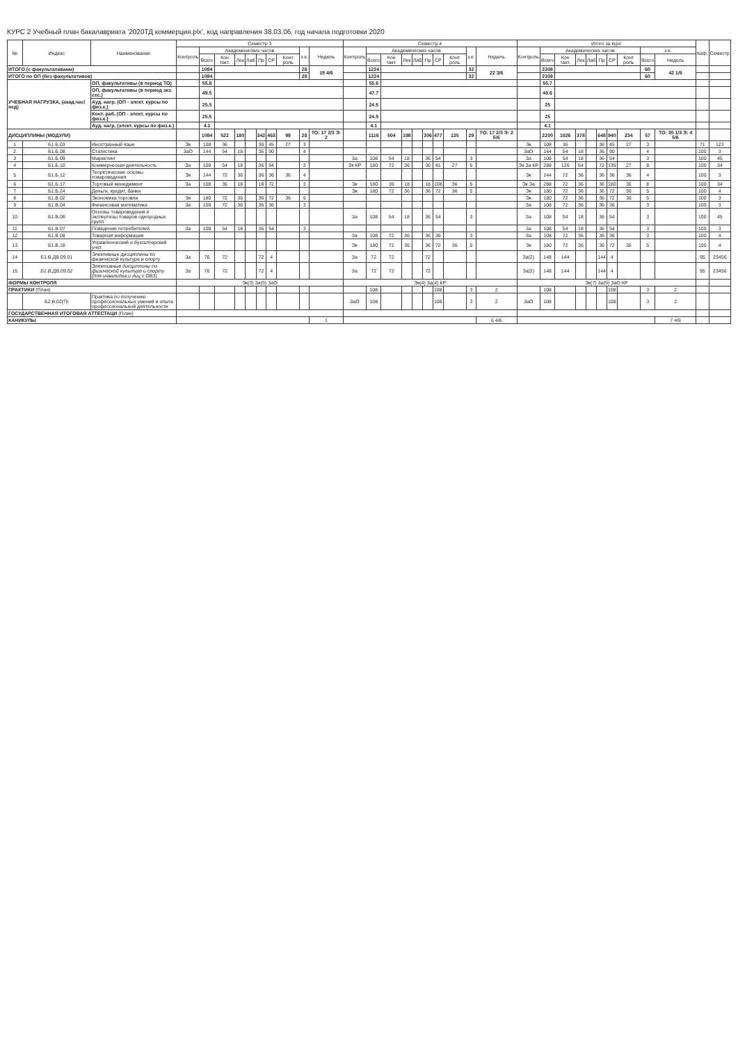КУРС 2 Учебный план бакалавриата '2020ТД коммерция.plx', код направления 38.03.06, год начала подготовки 2020
| № | Индекс | Наименование | Семестр 3 | | | | | | | | | | Семестр 4 | | | | | | | | | | Итого за курс | | | | | | | | | | Каф. | Семестр |
| --- | --- | --- | --- | --- | --- | --- | --- | --- | --- | --- | --- | --- | --- | --- | --- | --- | --- | --- | --- | --- | --- | --- | --- | --- | --- | --- | --- | --- | --- | --- | --- | --- | --- | --- |
| | | | Контроль | Академических часов | | | | | | | з.е. | Недель | Контроль | Академических часов | | | | | | | з.е. | Недель | Контроль | Академических часов | | | | | | | з.е. | | | |
| | | | | Всего | Кон такт. | Лек | Лаб | Пр | СР | Конт роль | | | | Всего | Кон такт. | Лек | Лаб | Пр | СР | Конт роль | | | | Всего | Кон такт. | Лек | Лаб | Пр | СР | Конт роль | Всего | Недель | | |
| ИТОГО (с факультативами) | | | | 1084 | | | | | | | 28 | 19 4/6 | | 1224 | | | | | | | 32 | 22 3/6 | | 2308 | | | | | | | 60 | 42 1/6 | | |
| ИТОГО по ОП (без факультативов) | | | | 1084 | | | | | | | 28 | | | 1224 | | | | | | | 32 | | | 2308 | | | | | | | 60 | | | |
| УЧЕБНАЯ НАГРУЗКА, (акад.час/нед) | | ОП, факультативы (в период ТО) | | 55.8 | | | | | | | | | | 55.6 | | | | | | | | | | 55.7 | | | | | | | | | | |
| | | ОП, факультативы (в период экз. сес.) | | 49.5 | | | | | | | | | | 47.7 | | | | | | | | | | 48.6 | | | | | | | | | | |
| | | Ауд. нагр. (ОП - элект. курсы по физ.к.) | | 25.5 | | | | | | | | | | 24.5 | | | | | | | | | | 25 | | | | | | | | | | |
| | | Конт. раб. (ОП - элект. курсы по физ.к.) | | 25.5 | | | | | | | | | | 24.5 | | | | | | | | | | 25 | | | | | | | | | | |
| | | Ауд. нагр. (элект. курсы по физ.к.) | | 4.1 | | | | | | | | | | 4.1 | | | | | | | | | | 4.1 | | | | | | | | | | |
| ДИСЦИПЛИНЫ (МОДУЛИ) | | | | 1084 | 522 | 180 | | 342 | 463 | 99 | 28 | ТО: 17 2/3 Э: 2 | | 1116 | 504 | 198 | | 306 | 477 | 135 | 29 | ТО: 17 2/3 Э: 2 5/6 | | 2200 | 1026 | 378 | | 648 | 940 | 234 | 57 | ТО: 35 1/3 Э: 4 5/6 | | |
| 1 | Б1.Б.03 | Иностранный язык | Эк | 108 | 36 | | | 36 | 45 | 27 | 3 | | | | | | | | | | | | Эк | 108 | 36 | | | 36 | 45 | 27 | 3 | | 71 | 123 |
| 2 | Б1.Б.08 | Статистика | ЗаО | 144 | 54 | 18 | | 36 | 90 | | 4 | | | | | | | | | | | | ЗаО | 144 | 54 | 18 | | 36 | 90 | | 4 | | 100 | 3 |
| 3 | Б1.Б.09 | Маркетинг | | | | | | | | | | | За | 108 | 54 | 18 | | 36 | 54 | | 3 | | За | 108 | 54 | 18 | | 36 | 54 | | 3 | | 100 | 45 |
| 4 | Б1.Б.10 | Коммерческая деятельность | За | 108 | 54 | 18 | | 36 | 54 | | 3 | | Эк КР | 180 | 72 | 36 | | 36 | 81 | 27 | 5 | | Эк За КР | 288 | 126 | 54 | | 72 | 135 | 27 | 8 | | 100 | 34 |
| 5 | Б1.Б.12 | Теоретические основы товароведения | Эк | 144 | 72 | 36 | | 36 | 36 | 36 | 4 | | | | | | | | | | | | Эк | 144 | 72 | 36 | | 36 | 36 | 36 | 4 | | 100 | 3 |
| 6 | Б1.Б.17 | Торговый менеджмент | За | 108 | 36 | 18 | | 18 | 72 | | 3 | | Эк | 180 | 36 | 18 | | 18 | 108 | 36 | 5 | | Эк За | 288 | 72 | 36 | | 36 | 180 | 36 | 8 | | 100 | 34 |
| 7 | Б1.Б.24 | Деньги, кредит, банки | | | | | | | | | | | Эк | 180 | 72 | 36 | | 36 | 72 | 36 | 5 | | Эк | 180 | 72 | 36 | | 36 | 72 | 36 | 5 | | 100 | 4 |
| 8 | Б1.В.02 | Экономика торговли | Эк | 180 | 72 | 36 | | 36 | 72 | 36 | 5 | | | | | | | | | | | | Эк | 180 | 72 | 36 | | 36 | 72 | 36 | 5 | | 100 | 3 |
| 9 | Б1.В.04 | Финансовая математика | За | 108 | 72 | 36 | | 36 | 36 | | 3 | | | | | | | | | | | | За | 108 | 72 | 36 | | 36 | 36 | | 3 | | 100 | 3 |
| 10 | Б1.В.06 | Основы товароведения и экспертизы товаров однородных групп | | | | | | | | | | | За | 108 | 54 | 18 | | 36 | 54 | | 3 | | За | 108 | 54 | 18 | | 36 | 54 | | 3 | | 100 | 45 |
| 11 | Б1.В.07 | Поведение потребителей | За | 108 | 54 | 18 | | 36 | 54 | | 3 | | | | | | | | | | | | За | 108 | 54 | 18 | | 36 | 54 | | 3 | | 100 | 3 |
| 12 | Б1.В.08 | Товарная информация | | | | | | | | | | | За | 108 | 72 | 36 | | 36 | 36 | | 3 | | За | 108 | 72 | 36 | | 36 | 36 | | 3 | | 100 | 4 |
| 13 | Б1.В.18 | Управленческий и бухгалтерский учет | | | | | | | | | | | Эк | 180 | 72 | 36 | | 36 | 72 | 36 | 5 | | Эк | 180 | 72 | 36 | | 36 | 72 | 36 | 5 | | 100 | 4 |
| 14 | Б1.В.ДВ.09.01 | Элективные дисциплины по физической культуре и спорту | За | 76 | 72 | | | 72 | 4 | | | | За | 72 | 72 | | | 72 | | | | | За(2) | 148 | 144 | | | 144 | 4 | | | | 95 | 23456 |
| 15 | Б1.В.ДВ.09.02 | Элективные дисциплины по физической культуре и спорту (для инвалидов и лиц с ОВЗ) | За | 76 | 72 | | | 72 | 4 | | | | За | 72 | 72 | | | 72 | | | | | За(2) | 148 | 144 | | | 144 | 4 | | | | 95 | 23456 |
| ФОРМЫ КОНТРОЛЯ | | | Эк(3) За(5) ЗаО | | | | | | | | | | Эк(4) За(4) КР | | | | | | | | | | Эк(7) За(9) ЗаО КР | | | | | | | | | | | |
| ПРАКТИКИ (План) | | | | | | | | | | | | | | 108 | | | | | 108 | | 3 | 2 | | 108 | | | | | 108 | | 3 | 2 | | |
| | Б2.В.02(П) | Практика по получению профессиональных умений и опыта профессиональной деятельности | | | | | | | | | | | ЗаО | 108 | | | | | 108 | | 3 | 2 | ЗаО | 108 | | | | | 108 | | 3 | 2 | | |
| ГОСУДАРСТВЕННАЯ ИТОГОВАЯ АТТЕСТАЦИ (План) | | | | | | | | | | | | | | | | | | | | | | | | | | | | | | | | | | |
| КАНИКУЛЫ | | | | | | | | | | | | 1 | | | | | | | | | | 6 4/6 | | | | | | | | | | 7 4/6 | | |